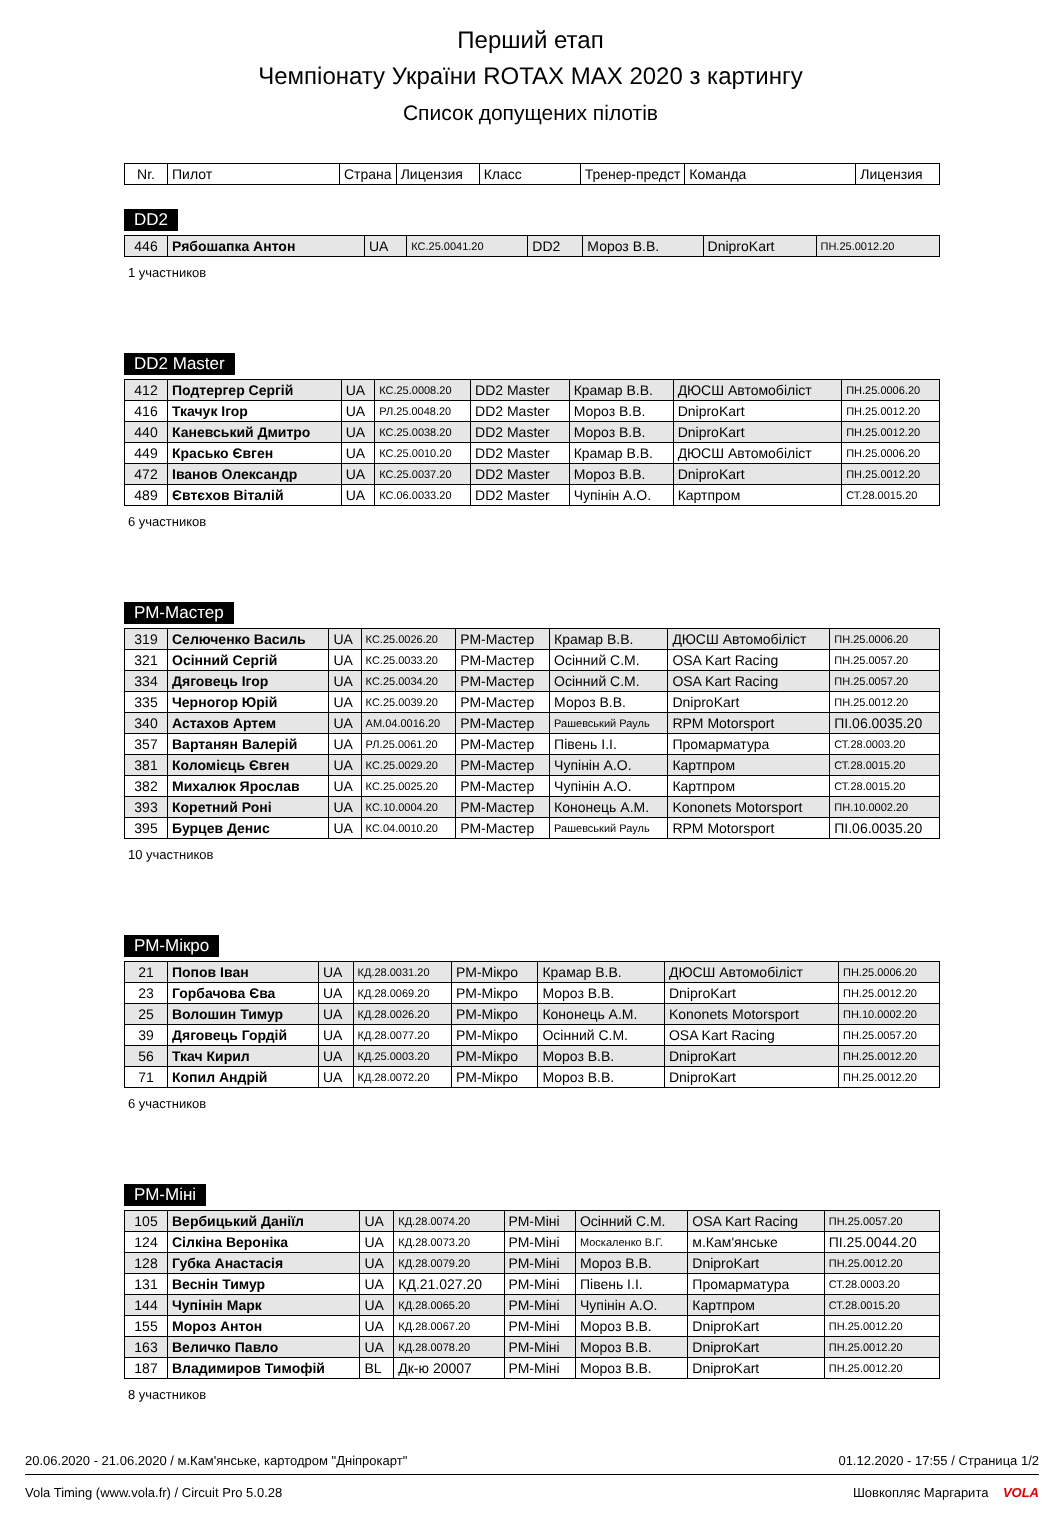Перший етап
Чемпіонату України ROTAX MAX 2020 з картингу
Список допущених пілотів
| Nr. | Пилот | Страна | Лицензия | Класс | Тренер-предст | Команда | Лицензия |
| --- | --- | --- | --- | --- | --- | --- | --- |
DD2
| 446 | Рябошапка Антон | UA | КС.25.0041.20 | DD2 | Мороз В.В. | DniproKart | ПН.25.0012.20 |
1 участников
DD2 Master
| 412 | Подтергер Сергій | UA | КС.25.0008.20 | DD2 Master | Крамар В.В. | ДЮСШ Автомобіліст | ПН.25.0006.20 |
| 416 | Ткачук Ігор | UA | РЛ.25.0048.20 | DD2 Master | Мороз В.В. | DniproKart | ПН.25.0012.20 |
| 440 | Каневський Дмитро | UA | КС.25.0038.20 | DD2 Master | Мороз В.В. | DniproKart | ПН.25.0012.20 |
| 449 | Красько Євген | UA | КС.25.0010.20 | DD2 Master | Крамар В.В. | ДЮСШ Автомобіліст | ПН.25.0006.20 |
| 472 | Іванов Олександр | UA | КС.25.0037.20 | DD2 Master | Мороз В.В. | DniproKart | ПН.25.0012.20 |
| 489 | Євтєхов Віталій | UA | КС.06.0033.20 | DD2 Master | Чупінін А.О. | Картпром | СТ.28.0015.20 |
6 участников
РМ-Мастер
| 319 | Селюченко Василь | UA | КС.25.0026.20 | РМ-Мастер | Крамар В.В. | ДЮСШ Автомобіліст | ПН.25.0006.20 |
| 321 | Осінний Сергій | UA | КС.25.0033.20 | РМ-Мастер | Осінний С.М. | OSA Kart Racing | ПН.25.0057.20 |
| 334 | Дяговець Ігор | UA | КС.25.0034.20 | РМ-Мастер | Осінний С.М. | OSA Kart Racing | ПН.25.0057.20 |
| 335 | Черногор Юрій | UA | КС.25.0039.20 | РМ-Мастер | Мороз В.В. | DniproKart | ПН.25.0012.20 |
| 340 | Астахов Артем | UA | АМ.04.0016.20 | РМ-Мастер | Рашевський Рауль | RPM Motorsport | ПІ.06.0035.20 |
| 357 | Вартанян Валерій | UA | РЛ.25.0061.20 | РМ-Мастер | Півень І.І. | Промарматура | СТ.28.0003.20 |
| 381 | Коломієць Євген | UA | КС.25.0029.20 | РМ-Мастер | Чупінін А.О. | Картпром | СТ.28.0015.20 |
| 382 | Михалюк Ярослав | UA | КС.25.0025.20 | РМ-Мастер | Чупінін А.О. | Картпром | СТ.28.0015.20 |
| 393 | Коретний Роні | UA | КС.10.0004.20 | РМ-Мастер | Кононець А.М. | Kononets Motorsport | ПН.10.0002.20 |
| 395 | Бурцев Денис | UA | КС.04.0010.20 | РМ-Мастер | Рашевський Рауль | RPM Motorsport | ПІ.06.0035.20 |
10 участников
РМ-Мікро
| 21 | Попов Іван | UA | КД.28.0031.20 | РМ-Мікро | Крамар В.В. | ДЮСШ Автомобіліст | ПН.25.0006.20 |
| 23 | Горбачова Єва | UA | КД.28.0069.20 | РМ-Мікро | Мороз В.В. | DniproKart | ПН.25.0012.20 |
| 25 | Волошин Тимур | UA | КД.28.0026.20 | РМ-Мікро | Кононець А.М. | Kononets Motorsport | ПН.10.0002.20 |
| 39 | Дяговець Гордій | UA | КД.28.0077.20 | РМ-Мікро | Осінний С.М. | OSA Kart Racing | ПН.25.0057.20 |
| 56 | Ткач Кирил | UA | КД.25.0003.20 | РМ-Мікро | Мороз В.В. | DniproKart | ПН.25.0012.20 |
| 71 | Копил Андрій | UA | КД.28.0072.20 | РМ-Мікро | Мороз В.В. | DniproKart | ПН.25.0012.20 |
6 участников
РМ-Міні
| 105 | Вербицький Даніїл | UA | КД.28.0074.20 | РМ-Міні | Осінний С.М. | OSA Kart Racing | ПН.25.0057.20 |
| 124 | Сілкіна Вероніка | UA | КД.28.0073.20 | РМ-Міні | Москаленко В.Г. | м.Кам'янське | ПІ.25.0044.20 |
| 128 | Губка Анастасія | UA | КД.28.0079.20 | РМ-Міні | Мороз В.В. | DniproKart | ПН.25.0012.20 |
| 131 | Веснін Тимур | UA | КД.21.027.20 | РМ-Міні | Півень І.І. | Промарматура | СТ.28.0003.20 |
| 144 | Чупінін Марк | UA | КД.28.0065.20 | РМ-Міні | Чупінін А.О. | Картпром | СТ.28.0015.20 |
| 155 | Мороз Антон | UA | КД.28.0067.20 | РМ-Міні | Мороз В.В. | DniproKart | ПН.25.0012.20 |
| 163 | Величко Павло | UA | КД.28.0078.20 | РМ-Міні | Мороз В.В. | DniproKart | ПН.25.0012.20 |
| 187 | Владимиров Тимофій | BL | Дк-ю 20007 | РМ-Міні | Мороз В.В. | DniproKart | ПН.25.0012.20 |
8 участников
20.06.2020 - 21.06.2020 / м.Кам'янське, картодром "Дніпрокарт" 01.12.2020 - 17:55 / Страница 1/2
Vola Timing (www.vola.fr) / Circuit Pro 5.0.28 Шовкопляс Маргарита VOLA